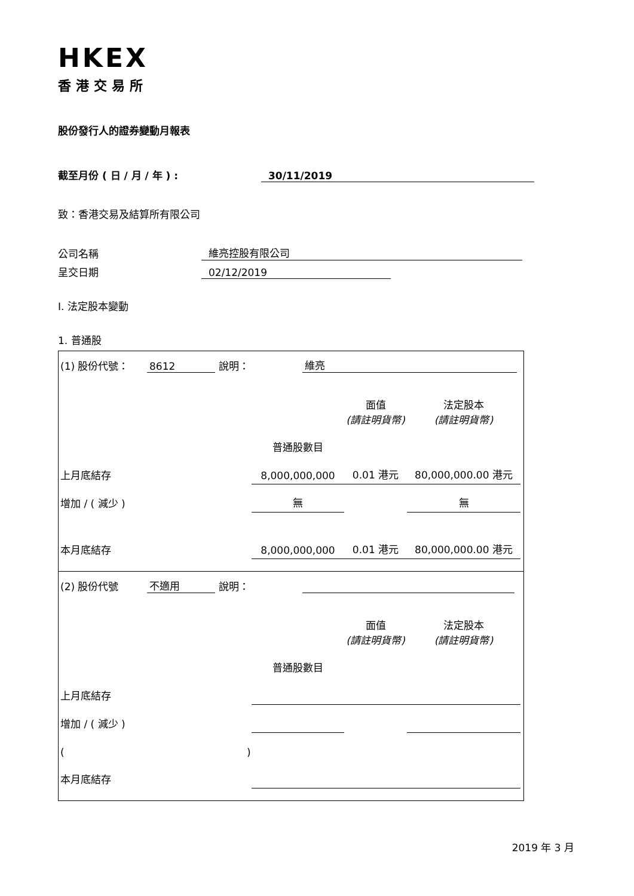HKEX
香港交易所
股份發行人的證券變動月報表
截至月份 ( 日 / 月 / 年 ) : 30/11/2019
致：香港交易及結算所有限公司
公司名稱 維亮控股有限公司
呈交日期 02/12/2019
I. 法定股本變動
1. 普通股
(1) 股份代號： 8612 說明： 維亮
| | | 面值 (請註明貨幣) | 法定股本 (請註明貨幣) |
| | 普通股數目 | | |
| 上月底結存 | 8,000,000,000 | 0.01 港元 | 80,000,000.00 港元 |
| 增加 / ( 減少 ) | 無 | | 無 |
| 本月底結存 | 8,000,000,000 | 0.01 港元 | 80,000,000.00 港元 |
(2) 股份代號 不適用 說明：
| | | 面值 (請註明貨幣) | 法定股本 (請註明貨幣) |
| | 普通股數目 | | |
| 上月底結存 | | | |
| 增加 / ( 減少 ) | | | |
| ( ) | | | |
| 本月底結存 | | | |
2019 年 3 月